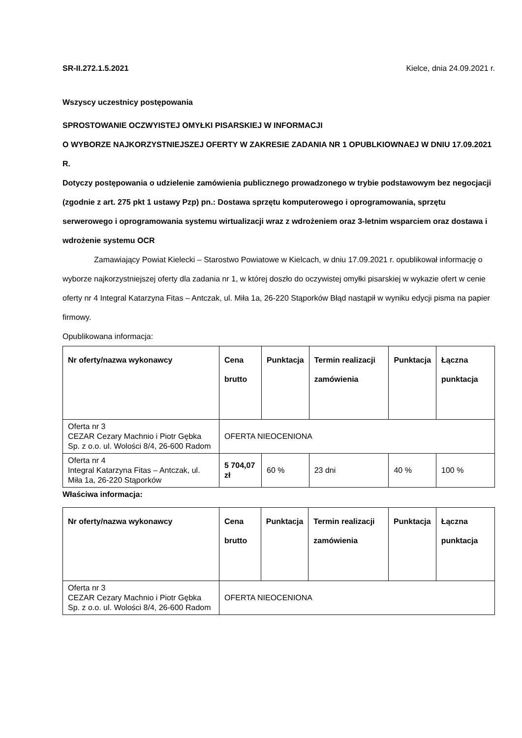SR-II.272.1.5.2021 Kielce, dnia 24.09.2021 r.
Wszyscy uczestnicy postępowania
SPROSTOWANIE OCZWYISTEJ OMYŁKI PISARSKIEJ W INFORMACJI
O WYBORZE NAJKORZYSTNIEJSZEJ OFERTY W ZAKRESIE ZADANIA NR 1 OPUBLKIOWNAEJ W DNIU 17.09.2021 R.
Dotyczy postępowania o udzielenie zamówienia publicznego prowadzonego w trybie podstawowym bez negocjacji (zgodnie z art. 275 pkt 1 ustawy Pzp) pn.: Dostawa sprzętu komputerowego i oprogramowania, sprzętu serwerowego i oprogramowania systemu wirtualizacji wraz z wdrożeniem oraz 3-letnim wsparciem oraz dostawa i wdrożenie systemu OCR
Zamawiający Powiat Kielecki – Starostwo Powiatowe w Kielcach, w dniu 17.09.2021 r. opublikował informację o wyborze najkorzystniejszej oferty dla zadania nr 1, w której doszło do oczywistej omyłki pisarskiej w wykazie ofert w cenie oferty nr 4 Integral Katarzyna Fitas – Antczak, ul. Miła 1a, 26-220 Stąporków Błąd nastąpił w wyniku edycji pisma na papier firmowy.
Opublikowana informacja:
| Nr oferty/nazwa wykonawcy | Cena brutto | Punktacja | Termin realizacji zamówienia | Punktacja | Łączna punktacja |
| --- | --- | --- | --- | --- | --- |
| Oferta nr 3 CEZAR Cezary Machnio i Piotr Gębka Sp. z o.o. ul. Wolości 8/4, 26-600 Radom | OFERTA NIEOCENIONA | | | | |
| Oferta nr 4 Integral Katarzyna Fitas – Antczak, ul. Miła 1a, 26-220 Stąporków | 5 704,07 zł | 60 % | 23 dni | 40 % | 100 % |
Właściwa informacja:
| Nr oferty/nazwa wykonawcy | Cena brutto | Punktacja | Termin realizacji zamówienia | Punktacja | Łączna punktacja |
| --- | --- | --- | --- | --- | --- |
| Oferta nr 3 CEZAR Cezary Machnio i Piotr Gębka Sp. z o.o. ul. Wolości 8/4, 26-600 Radom | OFERTA NIEOCENIONA | | | | |